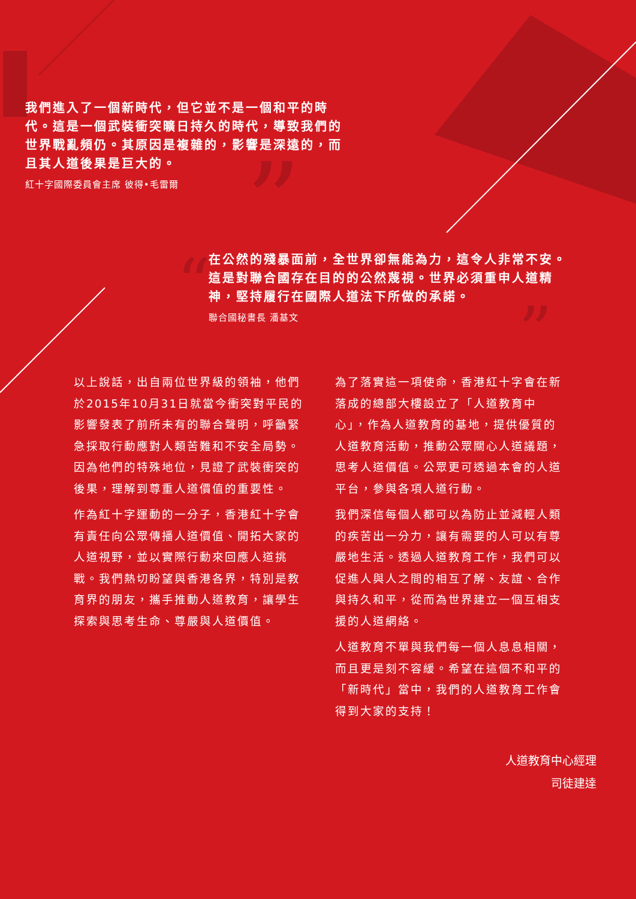”
“
”
我們進入了一個新時代，但它並不是一個和平的時代。這是一個武裝衝突曠日持久的時代，導致我們的世界戰亂頻仍。其原因是複雜的，影響是深遠的，而且其人道後果是巨大的。
紅十字國際委員會主席 彼得•毛雷爾
在公然的殘暴面前，全世界卻無能為力，這令人非常不安。這是對聯合國存在目的的公然蔑視。世界必須重申人道精神，堅持履行在國際人道法下所做的承諾。
聯合國秘書長 潘基文
以上說話，出自兩位世界級的領袖，他們於2015年10月31日就當今衝突對平民的影響發表了前所未有的聯合聲明，呼籲緊急採取行動應對人類苦難和不安全局勢。因為他們的特殊地位，見證了武裝衝突的後果，理解到尊重人道價值的重要性。
作為紅十字運動的一分子，香港紅十字會有責任向公眾傳播人道價值、開拓大家的人道視野，並以實際行動來回應人道挑戰。我們熱切盼望與香港各界，特別是教育界的朋友，攜手推動人道教育，讓學生探索與思考生命、尊嚴與人道價值。
為了落實這一項使命，香港紅十字會在新落成的總部大樓設立了「人道教育中心」，作為人道教育的基地，提供優質的人道教育活動，推動公眾關心人道議題，思考人道價值。公眾更可透過本會的人道平台，參與各項人道行動。
我們深信每個人都可以為防止並減輕人類的疾苦出一分力，讓有需要的人可以有尊嚴地生活。透過人道教育工作，我們可以促進人與人之間的相互了解、友誼、合作與持久和平，從而為世界建立一個互相支援的人道網絡。
人道教育不單與我們每一個人息息相關，而且更是刻不容緩。希望在這個不和平的「新時代」當中，我們的人道教育工作會得到大家的支持！
人道教育中心經理
司徒建達